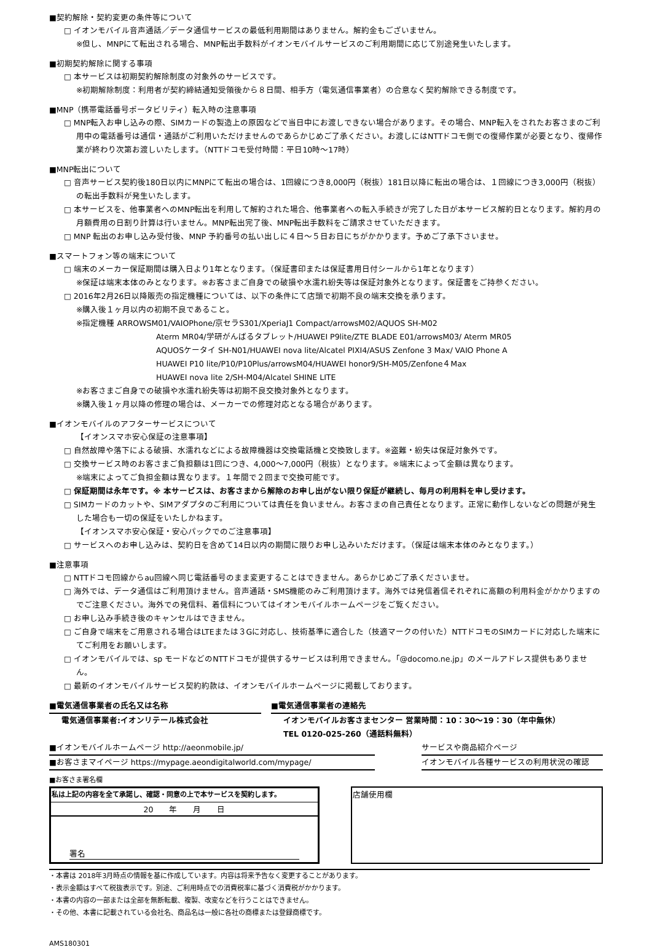■契約解除・契約変更の条件等について
□ イオンモバイル音声通話／データ通信サービスの最低利用期間はありません。解約金もございません。
※但し、MNPにて転出される場合、MNP転出手数料がイオンモバイルサービスのご利用期間に応じて別途発生いたします。
■初期契約解除に関する事項
□ 本サービスは初期契約解除制度の対象外のサービスです。
※初期解除制度：利用者が契約締結通知受領後から８日間、相手方（電気通信事業者）の合意なく契約解除できる制度です。
■MNP（携帯電話番号ポータビリティ）転入時の注意事項
□ MNP転入お申し込みの際、SIMカードの製造上の原因などで当日中にお渡しできない場合があります。その場合、MNP転入をされたお客さまのご利用中の電話番号は通信・通話がご利用いただけませんのであらかじめご了承ください。お渡しにはNTTドコモ側での復帰作業が必要となり、復帰作業が終わり次第お渡しいたします。（NTTドコモ受付時間：平日10時～17時）
■MNP転出について
□ 音声サービス契約後180日以内にMNPにて転出の場合は、1回線につき8,000円（税抜）181日以降に転出の場合は、１回線につき3,000円（税抜）の転出手数料が発生いたします。
□ 本サービスを、他事業者へのMNP転出を利用して解約された場合、他事業者への転入手続きが完了した日が本サービス解約日となります。解約月の月額費用の日割り計算は行いません。MNP転出完了後、MNP転出手数料をご請求させていただきます。
□ MNP 転出のお申し込み受付後、MNP 予約番号の払い出しに４日～５日お日にちがかかります。予めご了承下さいませ。
■スマートフォン等の端末について
□ 端末のメーカー保証期間は購入日より1年となります。（保証書印または保証書用日付シールから1年となります）
※保証は端末本体のみとなります。※お客さまご自身での破損や水濡れ紛失等は保証対象外となります。保証書をご持参ください。
□ 2016年2月26日以降販売の指定機種については、以下の条件にて店頭で初期不良の端末交換を承ります。
※購入後１ヶ月以内の初期不良であること。
※指定機種 ARROWSM01/VAIOPhone/京セラS301/XperiaJ1 Compact/arrowsM02/AQUOS SH-M02
Aterm MR04/学研がんばるタブレット/HUAWEI P9lite/ZTE BLADE E01/arrowsM03/ Aterm MR05
AQUOSケータイ SH-N01/HUAWEI nova lite/Alcatel PIXI4/ASUS Zenfone 3 Max/ VAIO Phone A
HUAWEI P10 lite/P10/P10Plus/arrowsM04/HUAWEI honor9/SH-M05/Zenfone４Max
HUAWEI nova lite 2/SH-M04/Alcatel SHINE LITE
※お客さまご自身での破損や水濡れ紛失等は初期不良交換対象外となります。
※購入後１ヶ月以降の修理の場合は、メーカーでの修理対応となる場合があります。
■イオンモバイルのアフターサービスについて
【イオンスマホ安心保証の注意事項】
□ 自然故障や落下による破損、水濡れなどによる故障機器は交換電話機と交換致します。※盗難・紛失は保証対象外です。
□ 交換サービス時のお客さまご負担額は1回につき、4,000～7,000円（税抜）となります。※端末によって金額は異なります。
※端末によってご負担金額は異なります。１年間で２回まで交換可能です。
□ 保証期間は永年です。※ 本サービスは、お客さまから解除のお申し出がない限り保証が継続し、毎月の利用料を申し受けます。
□ SIMカードのカットや、SIMアダプタのご利用については責任を負いません。お客さまの自己責任となります。正常に動作しないなどの問題が発生した場合も一切の保証をいたしかねます。
【イオンスマホ安心保証・安心パックでのご注意事項】
□ サービスへのお申し込みは、契約日を含めて14日以内の期間に限りお申し込みいただけます。（保証は端末本体のみとなります。）
■注意事項
□ NTTドコモ回線からau回線へ同じ電話番号のまま変更することはできません。あらかじめご了承くださいませ。
□ 海外では、データ通信はご利用頂けません。音声通話・SMS機能のみご利用頂けます。海外では発信着信それぞれに高額の利用料金がかかりますのでご注意ください。海外での発信料、着信料についてはイオンモバイルホームページをご覧ください。
□ お申し込み手続き後のキャンセルはできません。
□ ご自身で端末をご用意される場合はLTEまたは３Gに対応し、技術基準に適合した（技適マークの付いた）NTTドコモのSIMカードに対応した端末にてご利用をお願いします。
□ イオンモバイルでは、sp モードなどのNTTドコモが提供するサービスは利用できません。「@docomo.ne.jp」のメールアドレス提供もありません。
□ 最新のイオンモバイルサービス契約約款は、イオンモバイルホームページに掲載しております。
■電気通信事業者の氏名又は名称
電気通信事業者:イオンリテール株式会社
■電気通信事業者の連絡先
イオンモバイルお客さまセンター 営業時間：10：30～19：30（年中無休）
TEL 0120-025-260（通話料無料）
■イオンモバイルホームページ http://aeonmobile.jp/ サービスや商品紹介ページ
■お客さまマイページ https://mypage.aeondigitalworld.com/mypage/ イオンモバイル各種サービスの利用状況の確認
■お客さま署名欄
| 私は上記の内容を全て承諾し、確認・同意の上で本サービスを契約します。 |
| 20 年 月 日 |
| 署名 |
| 店舗使用欄 |
・本書は 2018年3月時点の情報を基に作成しています。内容は将来予告なく変更することがあります。
・表示金額はすべて税抜表示です。別途、ご利用時点での消費税率に基づく消費税がかかります。
・本書の内容の一部または全部を無断転載、複製、改変などを行うことはできません。
・その他、本書に記載されている会社名、商品名は一般に各社の商標または登録商標です。
AMS180301